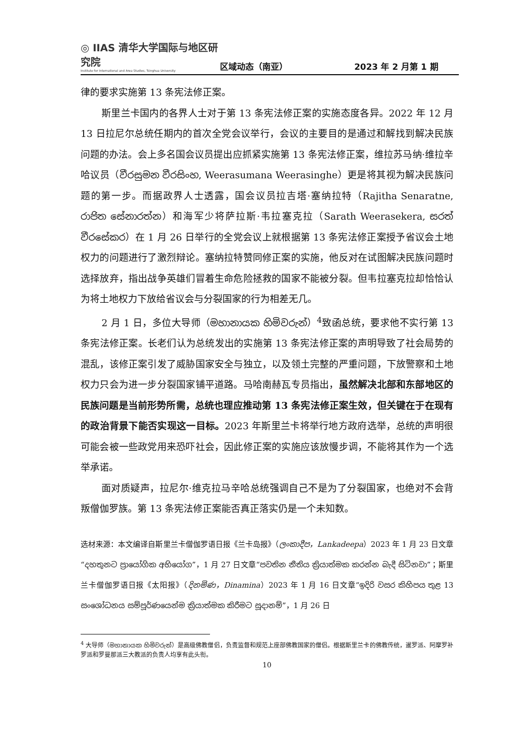◎ IIAS 清华大学国际与地区研究院
Institute for International and Area Studies, Tsinghua University
区域动态（南亚）
2023 年 2 月第 1 期
律的要求实施第 13 条宪法修正案。
斯里兰卡国内的各界人士对于第 13 条宪法修正案的实施态度各异。2022 年 12 月 13 日拉尼尔总统任期内的首次全党会议举行，会议的主要目的是通过和解找到解决民族问题的办法。会上多名国会议员提出应抓紧实施第 13 条宪法修正案，维拉苏马纳·维拉辛哈议员（වීරසුමන වීරසිංහ, Weerasumana Weerasinghe）更是将其视为解决民族问题的第一步。而据政界人士透露，国会议员拉吉塔·塞纳拉特（Rajitha Senaratne, රාජිත සේනාරත්න）和海军少将萨拉斯·韦拉塞克拉（Sarath Weerasekera, සරත් වීරසේකර）在 1 月 26 日举行的全党会议上就根据第 13 条宪法修正案授予省议会土地权力的问题进行了激烈辩论。塞纳拉特赞同修正案的实施，他反对在试图解决民族问题时选择放弃，指出战争英雄们冒着生命危险拯救的国家不能被分裂。但韦拉塞克拉却恰恰认为将土地权力下放给省议会与分裂国家的行为相差无几。
2 月 1 日，多位大导师（මහානායක හිමිවරුන්）<sup>4</sup>致函总统，要求他不实行第 13 条宪法修正案。长老们认为总统发出的实施第 13 条宪法修正案的声明导致了社会局势的混乱，该修正案引发了威胁国家安全与独立，以及领土完整的严重问题，下放警察和土地权力只会为进一步分裂国家铺平道路。马哈南赫瓦专员指出，虽然解决北部和东部地区的民族问题是当前形势所需，总统也理应推动第 13 条宪法修正案生效，但关键在于在现有的政治背景下能否实现这一目标。2023 年斯里兰卡将举行地方政府选举，总统的声明很可能会被一些政党用来恐吓社会，因此修正案的实施应该放慢步调，不能将其作为一个选举承诺。
面对质疑声，拉尼尔·维克拉马辛哈总统强调自己不是为了分裂国家，也绝对不会背叛僧伽罗族。第 13 条宪法修正案能否真正落实仍是一个未知数。
选材来源：本文编译自斯里兰卡僧伽罗语日报《兰卡岛报》（ලංකාදීප，Lankadeepa）2023 年 1 月 23 日文章“දහතුනට ප්‍රායෝගික අභියෝග”，1 月 27 日文章“පවතින නීතිය ක්‍රියාත්මක කරන්න බැදී සිටිනවා”；斯里兰卡僧伽罗语日报《太阳报》（දිනමිණ，Dinamina）2023 年 1 月 16 日文章“ඉදිරි වසර කිහිපය තුළ 13 සංශෝධනය සම්පූර්ණයෙන්ම ක්‍රියාත්මක කිරීමට සූදානම්”，1 月 26 日
<sup>4</sup> 大导师（මහානායක හිමිවරුන්）是高级佛教僧侣，负责监督和规范上座部佛教国家的僧侣。根据斯里兰卡的佛教传统，暹罗派、阿摩罗补罗派和罗曼那派三大教派的负责人均享有此头衔。
10